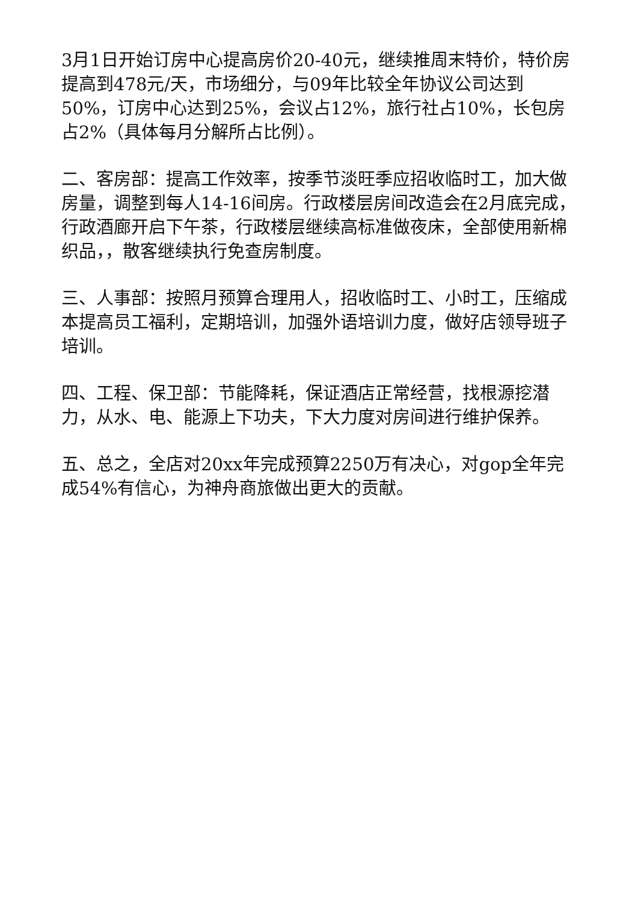3月1日开始订房中心提高房价20-40元，继续推周末特价，特价房提高到478元/天，市场细分，与09年比较全年协议公司达到50%，订房中心达到25%，会议占12%，旅行社占10%，长包房占2%（具体每月分解所占比例）。
二、客房部：提高工作效率，按季节淡旺季应招收临时工，加大做房量，调整到每人14-16间房。行政楼层房间改造会在2月底完成，行政酒廊开启下午茶，行政楼层继续高标准做夜床，全部使用新棉织品，，散客继续执行免查房制度。
三、人事部：按照月预算合理用人，招收临时工、小时工，压缩成本提高员工福利，定期培训，加强外语培训力度，做好店领导班子培训。
四、工程、保卫部：节能降耗，保证酒店正常经营，找根源挖潜力，从水、电、能源上下功夫，下大力度对房间进行维护保养。
五、总之，全店对20xx年完成预算2250万有决心，对gop全年完成54%有信心，为神舟商旅做出更大的贡献。